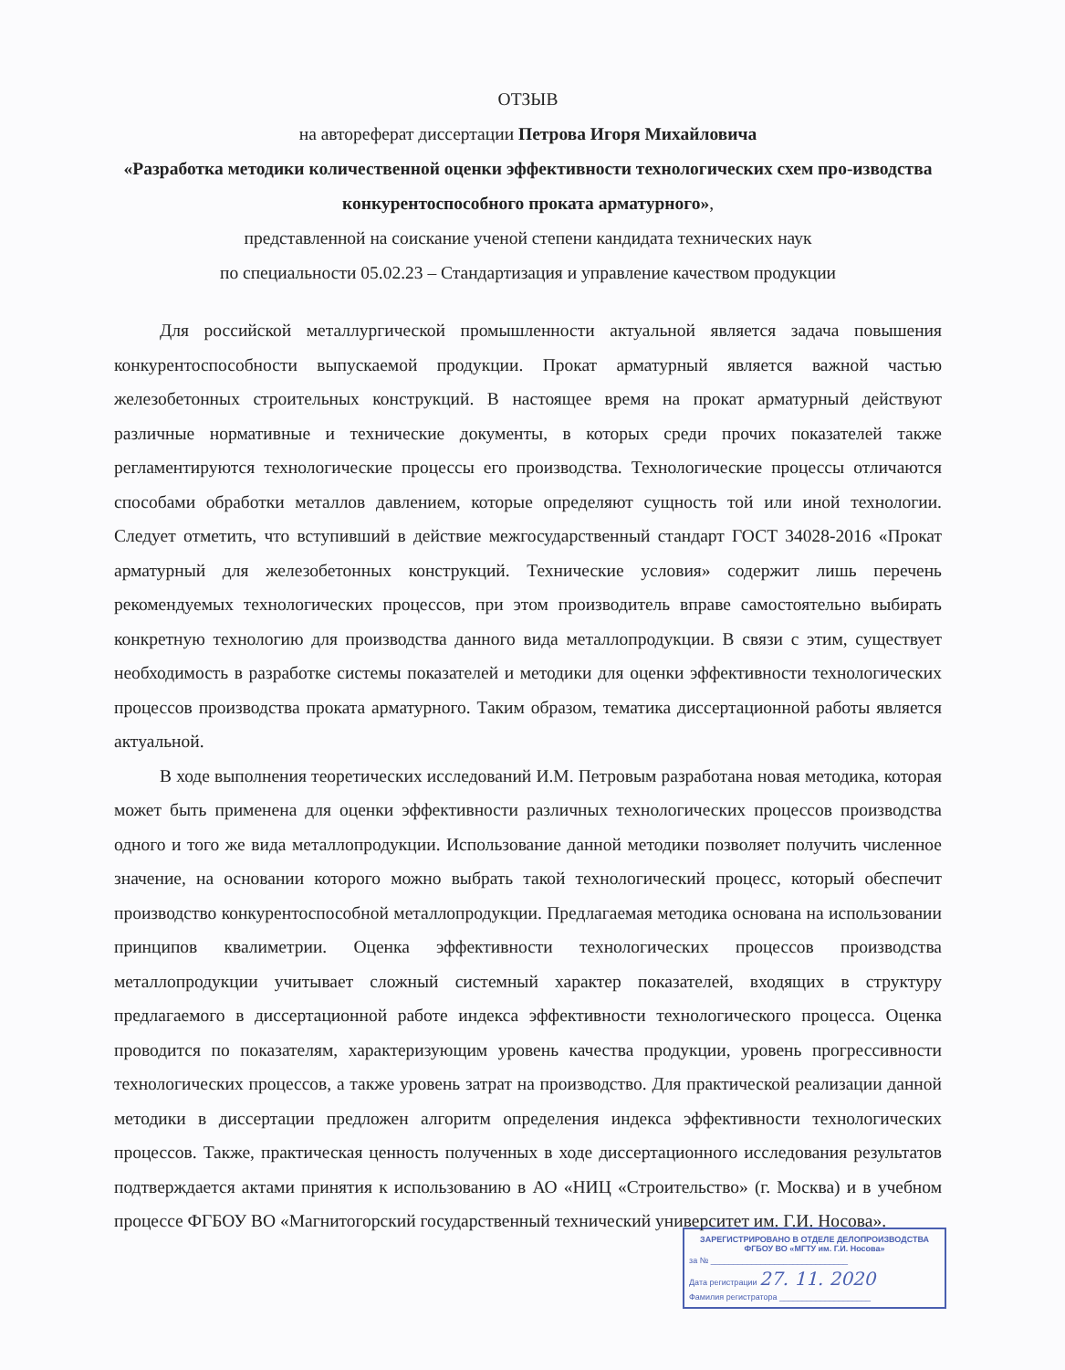ОТЗЫВ
на автореферат диссертации Петрова Игоря Михайловича
«Разработка методики количественной оценки эффективности технологических схем про-изводства конкурентоспособного проката арматурного»,
представленной на соискание ученой степени кандидата технических наук
по специальности 05.02.23 – Стандартизация и управление качеством продукции
Для российской металлургической промышленности актуальной является задача повышения конкурентоспособности выпускаемой продукции. Прокат арматурный является важной частью железобетонных строительных конструкций. В настоящее время на прокат арматурный действуют различные нормативные и технические документы, в которых среди прочих показателей также регламентируются технологические процессы его производства. Технологические процессы отличаются способами обработки металлов давлением, которые определяют сущность той или иной технологии. Следует отметить, что вступивший в действие межгосударственный стандарт ГОСТ 34028-2016 «Прокат арматурный для железобетонных конструкций. Технические условия» содержит лишь перечень рекомендуемых технологических процессов, при этом производитель вправе самостоятельно выбирать конкретную технологию для производства данного вида металлопродукции. В связи с этим, существует необходимость в разработке системы показателей и методики для оценки эффективности технологических процессов производства проката арматурного. Таким образом, тематика диссертационной работы является актуальной.
В ходе выполнения теоретических исследований И.М. Петровым разработана новая методика, которая может быть применена для оценки эффективности различных технологических процессов производства одного и того же вида металлопродукции. Использование данной методики позволяет получить численное значение, на основании которого можно выбрать такой технологический процесс, который обеспечит производство конкурентоспособной металлопродукции. Предлагаемая методика основана на использовании принципов квалиметрии. Оценка эффективности технологических процессов производства металлопродукции учитывает сложный системный характер показателей, входящих в структуру предлагаемого в диссертационной работе индекса эффективности технологического процесса. Оценка проводится по показателям, характеризующим уровень качества продукции, уровень прогрессивности технологических процессов, а также уровень затрат на производство. Для практической реализации данной методики в диссертации предложен алгоритм определения индекса эффективности технологических процессов. Также, практическая ценность полученных в ходе диссертационного исследования результатов подтверждается актами принятия к использованию в АО «НИЦ «Строительство» (г. Москва) и в учебном процессе ФГБОУ ВО «Магнитогорский государственный технический университет им. Г.И. Носова».
ЗАРЕГИСТРИРОВАНО В ОТДЕЛЕ ДЕЛОПРОИЗВОДСТВА
ФГБОУ ВО «МГТУ им. Г.И. Носова»
за № ______________________________
Дата регистрации 27. 11. 2020
Фамилия регистратора ____________________